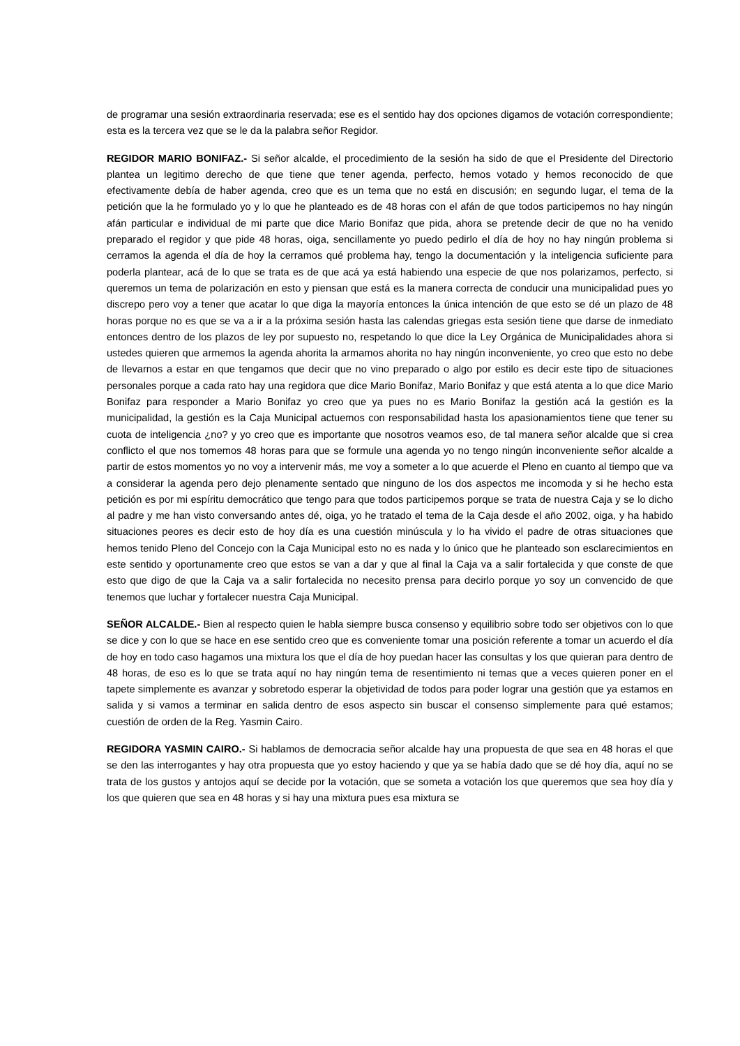de programar una sesión extraordinaria reservada; ese es el sentido hay dos opciones digamos de votación correspondiente; esta es la tercera vez que se le da la palabra señor Regidor.
REGIDOR MARIO BONIFAZ.- Si señor alcalde, el procedimiento de la sesión ha sido de que el Presidente del Directorio plantea un legitimo derecho de que tiene que tener agenda, perfecto, hemos votado y hemos reconocido de que efectivamente debía de haber agenda, creo que es un tema que no está en discusión; en segundo lugar, el tema de la petición que la he formulado yo y lo que he planteado es de 48 horas con el afán de que todos participemos no hay ningún afán particular e individual de mi parte que dice Mario Bonifaz que pida, ahora se pretende decir de que no ha venido preparado el regidor y que pide 48 horas, oiga, sencillamente yo puedo pedirlo el día de hoy no hay ningún problema si cerramos la agenda el día de hoy la cerramos qué problema hay, tengo la documentación y la inteligencia suficiente para poderla plantear, acá de lo que se trata es de que acá ya está habiendo una especie de que nos polarizamos, perfecto, si queremos un tema de polarización en esto y piensan que está es la manera correcta de conducir una municipalidad pues yo discrepo pero voy a tener que acatar lo que diga la mayoría entonces la única intención de que esto se dé un plazo de 48 horas porque no es que se va a ir a la próxima sesión hasta las calendas griegas esta sesión tiene que darse de inmediato entonces dentro de los plazos de ley por supuesto no, respetando lo que dice la Ley Orgánica de Municipalidades ahora si ustedes quieren que armemos la agenda ahorita la armamos ahorita no hay ningún inconveniente, yo creo que esto no debe de llevarnos a estar en que tengamos que decir que no vino preparado o algo por estilo es decir este tipo de situaciones personales porque a cada rato hay una regidora que dice Mario Bonifaz, Mario Bonifaz y que está atenta a lo que dice Mario Bonifaz para responder a Mario Bonifaz yo creo que ya pues no es Mario Bonifaz la gestión acá la gestión es la municipalidad, la gestión es la Caja Municipal actuemos con responsabilidad hasta los apasionamientos tiene que tener su cuota de inteligencia ¿no? y yo creo que es importante que nosotros veamos eso, de tal manera señor alcalde que si crea conflicto el que nos tomemos 48 horas para que se formule una agenda yo no tengo ningún inconveniente señor alcalde a partir de estos momentos yo no voy a intervenir más, me voy a someter a lo que acuerde el Pleno en cuanto al tiempo que va a considerar la agenda pero dejo plenamente sentado que ninguno de los dos aspectos me incomoda y si he hecho esta petición es por mi espíritu democrático que tengo para que todos participemos porque se trata de nuestra Caja y se lo dicho al padre y me han visto conversando antes dé, oiga, yo he tratado el tema de la Caja desde el año 2002, oiga, y ha habido situaciones peores es decir esto de hoy día es una cuestión minúscula y lo ha vivido el padre de otras situaciones que hemos tenido Pleno del Concejo con la Caja Municipal esto no es nada y lo único que he planteado son esclarecimientos en este sentido y oportunamente creo que estos se van a dar y que al final la Caja va a salir fortalecida y que conste de que esto que digo de que la Caja va a salir fortalecida no necesito prensa para decirlo porque yo soy un convencido de que tenemos que luchar y fortalecer nuestra Caja Municipal.
SEÑOR ALCALDE.- Bien al respecto quien le habla siempre busca consenso y equilibrio sobre todo ser objetivos con lo que se dice y con lo que se hace en ese sentido creo que es conveniente tomar una posición referente a tomar un acuerdo el día de hoy en todo caso hagamos una mixtura los que el día de hoy puedan hacer las consultas y los que quieran para dentro de 48 horas, de eso es lo que se trata aquí no hay ningún tema de resentimiento ni temas que a veces quieren poner en el tapete simplemente es avanzar y sobretodo esperar la objetividad de todos para poder lograr una gestión que ya estamos en salida y si vamos a terminar en salida dentro de esos aspecto sin buscar el consenso simplemente para qué estamos; cuestión de orden de la Reg. Yasmin Cairo.
REGIDORA YASMIN CAIRO.- Si hablamos de democracia señor alcalde hay una propuesta de que sea en 48 horas el que se den las interrogantes y hay otra propuesta que yo estoy haciendo y que ya se había dado que se dé hoy día, aquí no se trata de los gustos y antojos aquí se decide por la votación, que se someta a votación los que queremos que sea hoy día y los que quieren que sea en 48 horas y si hay una mixtura pues esa mixtura se